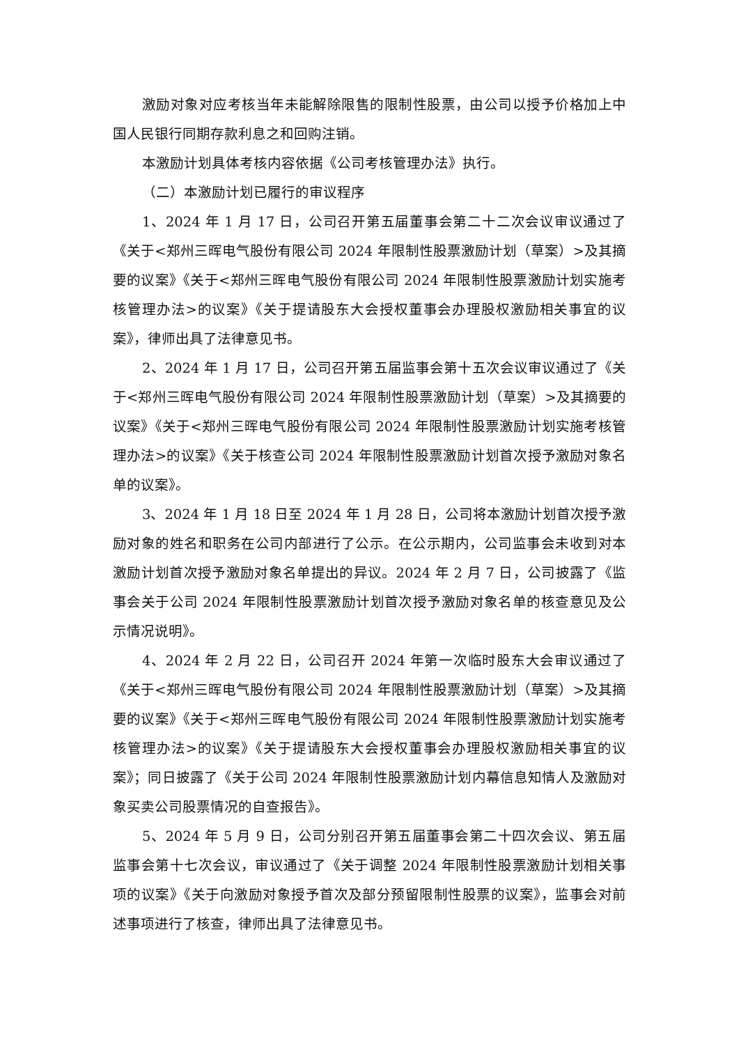激励对象对应考核当年未能解除限售的限制性股票，由公司以授予价格加上中国人民银行同期存款利息之和回购注销。
本激励计划具体考核内容依据《公司考核管理办法》执行。
（二）本激励计划已履行的审议程序
1、2024 年 1 月 17 日，公司召开第五届董事会第二十二次会议审议通过了《关于<郑州三晖电气股份有限公司 2024 年限制性股票激励计划（草案）>及其摘要的议案》《关于<郑州三晖电气股份有限公司 2024 年限制性股票激励计划实施考核管理办法>的议案》《关于提请股东大会授权董事会办理股权激励相关事宜的议案》，律师出具了法律意见书。
2、2024 年 1 月 17 日，公司召开第五届监事会第十五次会议审议通过了《关于<郑州三晖电气股份有限公司 2024 年限制性股票激励计划（草案）>及其摘要的议案》《关于<郑州三晖电气股份有限公司 2024 年限制性股票激励计划实施考核管理办法>的议案》《关于核查公司 2024 年限制性股票激励计划首次授予激励对象名单的议案》。
3、2024 年 1 月 18 日至 2024 年 1 月 28 日，公司将本激励计划首次授予激励对象的姓名和职务在公司内部进行了公示。在公示期内，公司监事会未收到对本激励计划首次授予激励对象名单提出的异议。2024 年 2 月 7 日，公司披露了《监事会关于公司 2024 年限制性股票激励计划首次授予激励对象名单的核查意见及公示情况说明》。
4、2024 年 2 月 22 日，公司召开 2024 年第一次临时股东大会审议通过了《关于<郑州三晖电气股份有限公司 2024 年限制性股票激励计划（草案）>及其摘要的议案》《关于<郑州三晖电气股份有限公司 2024 年限制性股票激励计划实施考核管理办法>的议案》《关于提请股东大会授权董事会办理股权激励相关事宜的议案》；同日披露了《关于公司 2024 年限制性股票激励计划内幕信息知情人及激励对象买卖公司股票情况的自查报告》。
5、2024 年 5 月 9 日，公司分别召开第五届董事会第二十四次会议、第五届监事会第十七次会议，审议通过了《关于调整 2024 年限制性股票激励计划相关事项的议案》《关于向激励对象授予首次及部分预留限制性股票的议案》，监事会对前述事项进行了核查，律师出具了法律意见书。